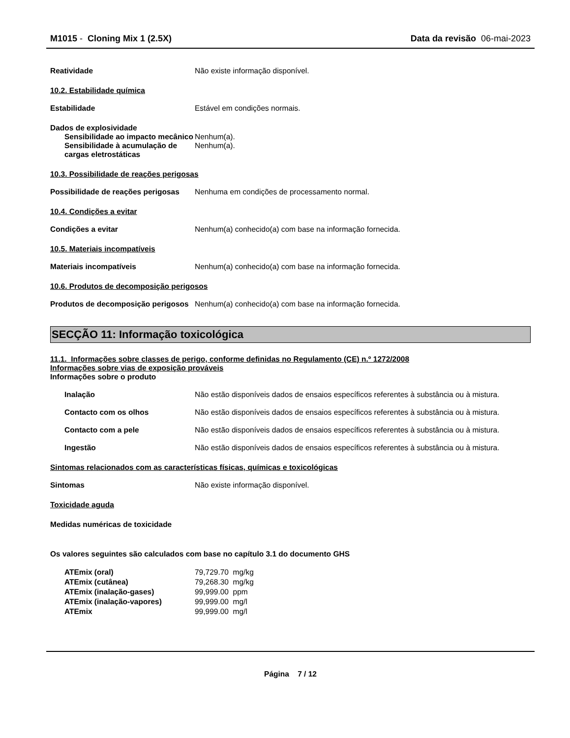M1015 - Cloning Mix 1 (2.5X) Data da revisão 06-mai-2023
Reatividade Não existe informação disponível.
10.2. Estabilidade química
Estabilidade Estável em condições normais.
Dados de explosividade
Sensibilidade ao impacto mecânico
Nenhum(a).
Sensibilidade à acumulação de cargas eletrostáticas
Nenhum(a).
10.3. Possibilidade de reações perigosas
Possibilidade de reações perigosas
Nenhuma em condições de processamento normal.
10.4. Condições a evitar
Condições a evitar Nenhum(a) conhecido(a) com base na informação fornecida.
10.5. Materiais incompatíveis
Materiais incompatíveis Nenhum(a) conhecido(a) com base na informação fornecida.
10.6. Produtos de decomposição perigosos
Produtos de decomposição perigosos
Nenhum(a) conhecido(a) com base na informação fornecida.
SECÇÃO 11: Informação toxicológica
11.1. Informações sobre classes de perigo, conforme definidas no Regulamento (CE) n.º 1272/2008
Informações sobre vias de exposição prováveis
Informações sobre o produto
Inalação Não estão disponíveis dados de ensaios específicos referentes à substância ou à mistura.
Contacto com os olhos Não estão disponíveis dados de ensaios específicos referentes à substância ou à mistura.
Contacto com a pele Não estão disponíveis dados de ensaios específicos referentes à substância ou à mistura.
Ingestão Não estão disponíveis dados de ensaios específicos referentes à substância ou à mistura.
Sintomas relacionados com as características físicas, químicas e toxicológicas
Sintomas Não existe informação disponível.
Toxicidade aguda
Medidas numéricas de toxicidade
Os valores seguintes são calculados com base no capítulo 3.1 do documento GHS
| ATEmix (oral) | 79,729.70 | mg/kg |
| ATEmix (cutânea) | 79,268.30 | mg/kg |
| ATEmix (inalação-gases) | 99,999.00 | ppm |
| ATEmix (inalação-vapores) | 99,999.00 | mg/l |
| ATEmix | 99,999.00 | mg/l |
Página 7 / 12